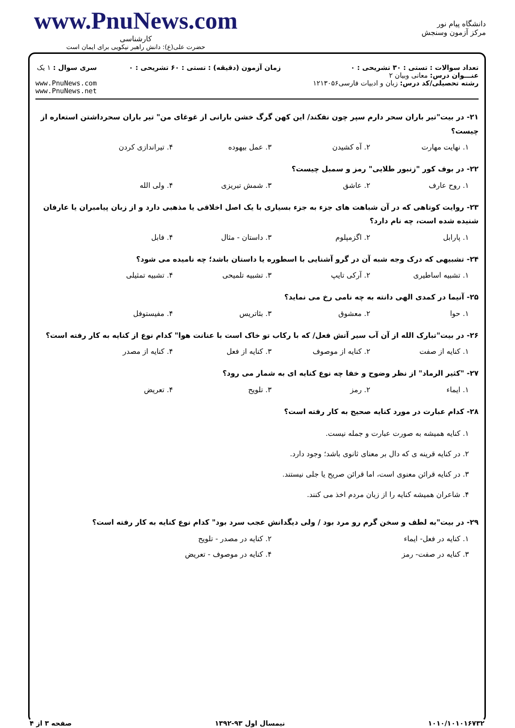دانشگاه پیام نور
مرکز آزمون وسنجش
www.PnuNews.com
کارشناسی
حضرت علی(ع): دانش راهبر نیکویی برای ایمان است
تعداد سوالات : تستی : ۳۰ تشریحی : ۰
عنـــوان درس: معانی وبیان ۲
رشته تحصیلی/کد درس: زبان و ادبیات فارسی۱۲۱۳۰۵۶
زمان آزمون (دقیقه) : تستی : ۶۰ تشریحی : ۰
سری سوال : ۱ یک
www.PnuNews.com
www.PnuNews.net
۲۱- در بیت"تیر باران سحر دارم سپر چون نفکند/ این کهن گرگ خشن بارانی از غوغای من" تیر باران سحرداشتن استعاره از چیست؟
۱. نهایت مهارت ۲. آه کشیدن ۳. عمل بیهوده ۴. تیراندازی کردن
۲۲- در بوف کور "زنبور طلایی" رمز و سمبل چیست؟
۱. روح عارف ۲. عاشق ۳. شمش تبریزی ۴. ولی الله
۲۳- روایت کوتاهی که در آن شباهت های جزء به جزء بسیاری با یک اصل اخلاقی یا مذهبی دارد و از زبان پیامبران یا عارفان شنیده شده است، چه نام دارد؟
۱. پارابل ۲. اگزمپلوم ۳. داستان - مثال ۴. فابل
۲۴- تشبیهی که درک وجه شبه آن در گرو آشنایی با اسطوره یا داستان باشد؛ چه نامیده می شود؟
۱. تشبیه اساطیری ۲. آرکی تایپ ۳. تشبیه تلمیحی ۴. تشبیه تمثیلی
۲۵- آنیما در کمدی الهی دانته به چه نامی رخ می نماید؟
۱. حوا ۲. معشوق ۳. بئاتریس ۴. مفیستوفل
۲۶- در بیت"تبارک الله از آن آب سیر آتش فعل/ که با رکاب تو خاک است با عنانت هوا" کدام نوع از کنایه به کار رفته است؟
۱. کنایه از صفت ۲. کنایه از موصوف ۳. کنایه از فعل ۴. کنایه از مصدر
۲۷- "کثیر الرماد" از نظر وضوح و خفا چه نوع کنایه ای به شمار می رود؟
۱. ایماء ۲. رمز ۳. تلویح ۴. تعریض
۲۸- کدام عبارت در مورد کنایه صحیح به کار رفته است؟
۱. کنایه همیشه به صورت عبارت و جمله نیست.
۲. در کنایه قرینه ی که دال بر معنای ثانوی باشد؛ وجود دارد.
۳. در کنایه قرائن معنوی است، اما قرائن صریح یا جلی نیستند.
۴. شاعران همیشه کنایه را از زبان مردم اخذ می کنند.
۲۹- در بیت"به لطف و سخن گرم رو مرد بود / ولی دیگدانش عجب سرد بود" کدام نوع کنایه به کار رفته است؟
۱. کنایه در فعل- ایماء ۲. کنایه در مصدر - تلویح
۳. کنایه در صفت- رمز ۴. کنایه در موصوف - تعریض
۱۰۱۰/۱۰۱۰۱۶۷۳۲ نیمسال اول ۹۳-۱۳۹۲ صفحه ۳ از ۴